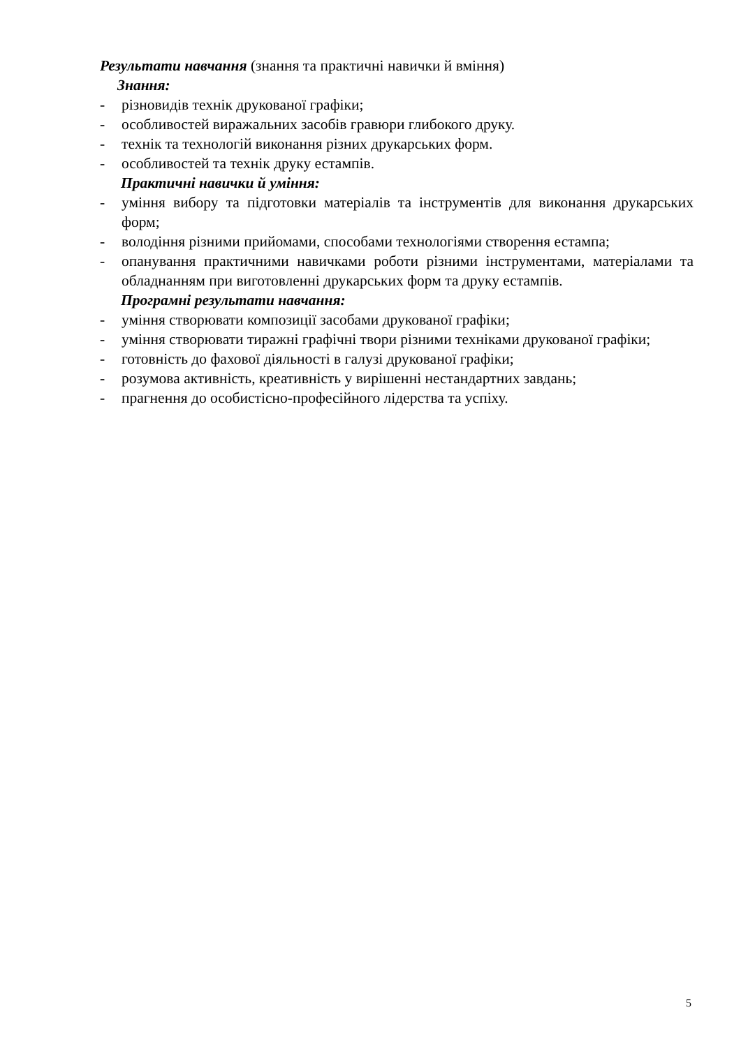Результати навчання (знання та практичні навички й вміння)
Знання:
- різновидів технік друкованої графіки;
- особливостей виражальних засобів гравюри глибокого друку.
- технік та технологій виконання різних друкарських форм.
- особливостей та технік друку естампів.
Практичні навички й уміння:
- уміння вибору та підготовки матеріалів та інструментів для виконання друкарських форм;
- володіння різними прийомами, способами технологіями створення естампа;
- опанування практичними навичками роботи різними інструментами, матеріалами та обладнанням при виготовленні друкарських форм та друку естампів.
Програмні результати навчання:
- уміння створювати композиції засобами друкованої графіки;
- уміння створювати тиражні графічні твори різними техніками друкованої графіки;
- готовність до фахової діяльності в галузі друкованої графіки;
- розумова активність, креативність у вирішенні нестандартних завдань;
- прагнення до особистісно-професійного лідерства та успіху.
5